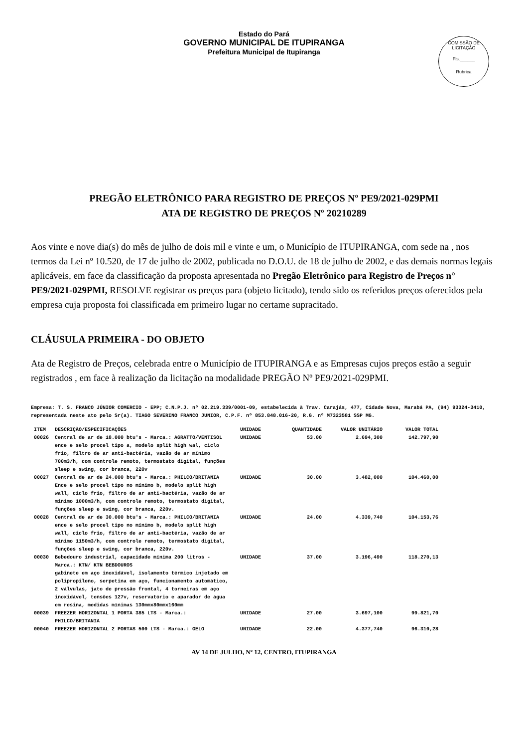Estado do Pará
GOVERNO MUNICIPAL DE ITUPIRANGA
Prefeitura Municipal de Itupiranga
COMISSÃO DE LICITAÇÃO
Fls.______
Rubrica
PREGÃO ELETRÔNICO PARA REGISTRO DE PREÇOS Nº PE9/2021-029PMI
ATA DE REGISTRO DE PREÇOS Nº 20210289
Aos vinte e nove dia(s) do mês de julho de dois mil e vinte e um, o Município de ITUPIRANGA, com sede na , nos termos da Lei nº 10.520, de 17 de julho de 2002, publicada no D.O.U. de 18 de julho de 2002, e das demais normas legais aplicáveis, em face da classificação da proposta apresentada no Pregão Eletrônico para Registro de Preços n° PE9/2021-029PMI, RESOLVE registrar os preços para (objeto licitado), tendo sido os referidos preços oferecidos pela empresa cuja proposta foi classificada em primeiro lugar no certame supracitado.
CLÁUSULA PRIMEIRA - DO OBJETO
Ata de Registro de Preços, celebrada entre o Município de ITUPIRANGA e as Empresas cujos preços estão a seguir registrados , em face à realização da licitação na modalidade PREGÃO Nº PE9/2021-029PMI.
Empresa: T. S. FRANCO JÚNIOR COMERCIO - EPP; C.N.P.J. nº 02.219.339/0001-09, estabelecida à Trav. Carajás, 477, Cidade Nova, Marabá PA, (94) 93324-3410, representada neste ato pelo Sr(a). TIAGO SEVERINO FRANCO JUNIOR, C.P.F. nº 853.848.016-20, R.G. nº M7323581 SSP MG.
| ITEM | DESCRIÇÃO/ESPECIFICAÇÕES | UNIDADE | QUANTIDADE | VALOR UNITÁRIO | VALOR TOTAL |
| --- | --- | --- | --- | --- | --- |
| 00026 | Central de ar de 18.000 btu's - Marca.: AGRATTO/VENTISOL ence e selo procel tipo a, modelo split high wal, ciclo frio, filtro de ar anti-bactéria, vazão de ar mínimo 700m3/h, com controle remoto, termostato digital, funções sleep e swing, cor branca, 220v | UNIDADE | 53.00 | 2.694,300 | 142.797,90 |
| 00027 | Central de ar de 24.000 btu's - Marca.: PHILCO/BRITANIA Ence e selo procel tipo no mínimo b, modelo split high wall, ciclo frio, filtro de ar anti-bactéria, vazão de ar mínimo 1000m3/h, com controle remoto, termostato digital, funções sleep e swing, cor branca, 220v. | UNIDADE | 30.00 | 3.482,000 | 104.460,00 |
| 00028 | Central de ar de 30.000 btu's - Marca.: PHILCO/BRITANIA ence e selo procel tipo no mínimo b, modelo split high wall, ciclo frio, filtro de ar anti-bactéria, vazão de ar mínimo 1150m3/h, com controle remoto, termostato digital, funções sleep e swing, cor branca, 220v. | UNIDADE | 24.00 | 4.339,740 | 104.153,76 |
| 00030 | Bebedouro industrial, capacidade mínima 200 litros - Marca.: KTN/ KTN BEBDOUROS gabinete em aço inoxidável, isolamento térmico injetado em polipropileno, serpetina em aço, funcionamento automático, 2 válvulas, jato de pressão frontal, 4 torneiras em aço inoxidável, tensões 127v, reservatório e aparador de água em resina, medidas mínimas 130mmx80mmx160mm | UNIDADE | 37.00 | 3.196,490 | 118.270,13 |
| 00039 | FREEZER HORIZONTAL 1 PORTA 385 LTS - Marca.: PHILCO/BRITANIA | UNIDADE | 27.00 | 3.697,100 | 99.821,70 |
| 00040 | FREEZER HORIZONTAL 2 PORTAS 500 LTS - Marca.: GELO | UNIDADE | 22.00 | 4.377,740 | 96.310,28 |
AV 14 DE JULHO, Nº 12, CENTRO, ITUPIRANGA